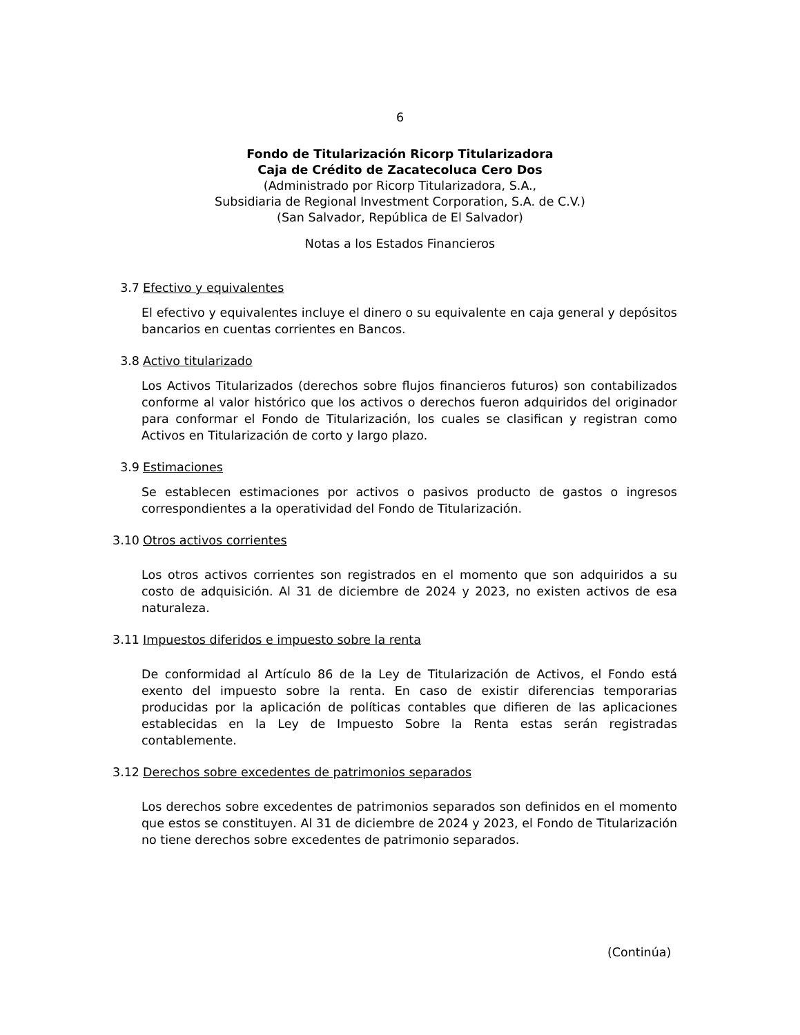6
Fondo de Titularización Ricorp Titularizadora
Caja de Crédito de Zacatecoluca Cero Dos
(Administrado por Ricorp Titularizadora, S.A.,
Subsidiaria de Regional Investment Corporation, S.A. de C.V.)
(San Salvador, República de El Salvador)
Notas a los Estados Financieros
3.7 Efectivo y equivalentes
El efectivo y equivalentes incluye el dinero o su equivalente en caja general y depósitos bancarios en cuentas corrientes en Bancos.
3.8 Activo titularizado
Los Activos Titularizados (derechos sobre flujos financieros futuros) son contabilizados conforme al valor histórico que los activos o derechos fueron adquiridos del originador para conformar el Fondo de Titularización, los cuales se clasifican y registran como Activos en Titularización de corto y largo plazo.
3.9 Estimaciones
Se establecen estimaciones por activos o pasivos producto de gastos o ingresos correspondientes a la operatividad del Fondo de Titularización.
3.10 Otros activos corrientes
Los otros activos corrientes son registrados en el momento que son adquiridos a su costo de adquisición. Al 31 de diciembre de 2024 y 2023, no existen activos de esa naturaleza.
3.11 Impuestos diferidos e impuesto sobre la renta
De conformidad al Artículo 86 de la Ley de Titularización de Activos, el Fondo está exento del impuesto sobre la renta. En caso de existir diferencias temporarias producidas por la aplicación de políticas contables que difieren de las aplicaciones establecidas en la Ley de Impuesto Sobre la Renta estas serán registradas contablemente.
3.12 Derechos sobre excedentes de patrimonios separados
Los derechos sobre excedentes de patrimonios separados son definidos en el momento que estos se constituyen. Al 31 de diciembre de 2024 y 2023, el Fondo de Titularización no tiene derechos sobre excedentes de patrimonio separados.
(Continúa)